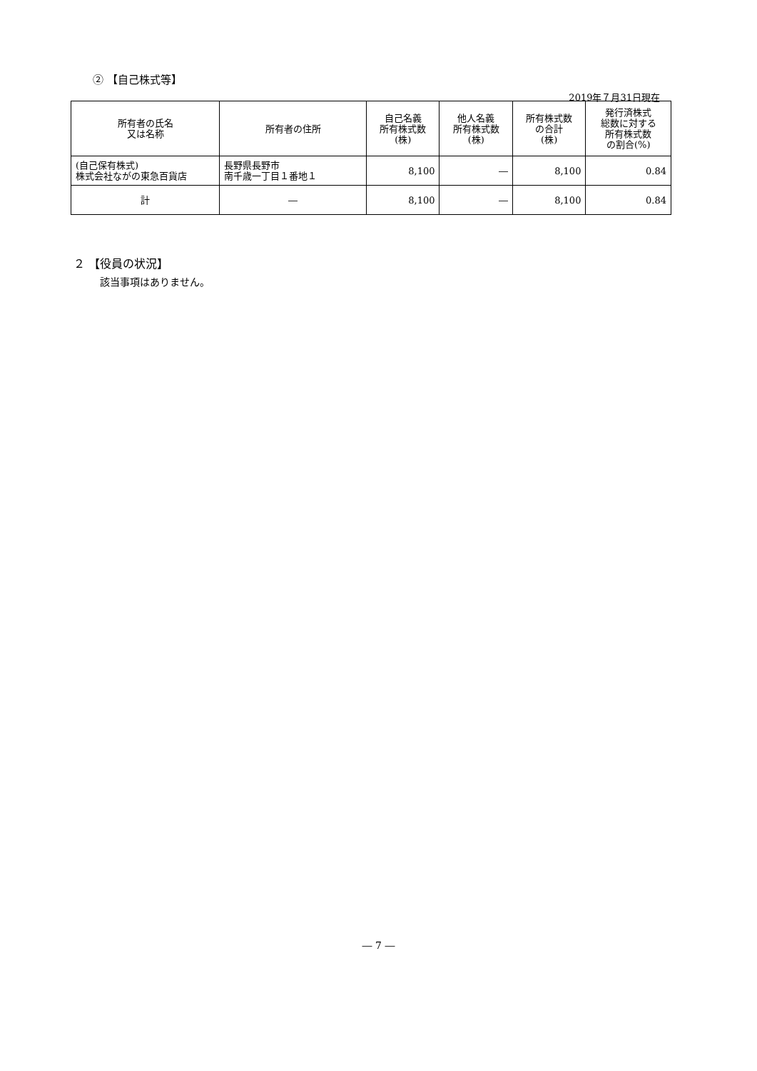② 【自己株式等】
2019年７月31日現在
| 所有者の氏名 又は名称 | 所有者の住所 | 自己名義 所有株式数 (株) | 他人名義 所有株式数 (株) | 所有株式数 の合計 (株) | 発行済株式 総数に対する 所有株式数 の割合(%) |
| --- | --- | --- | --- | --- | --- |
| (自己保有株式) 株式会社ながの東急百貨店 | 長野県長野市 南千歳一丁目１番地１ | 8,100 | ― | 8,100 | 0.84 |
| 計 | ― | 8,100 | ― | 8,100 | 0.84 |
２ 【役員の状況】
該当事項はありません。
― 7 ―